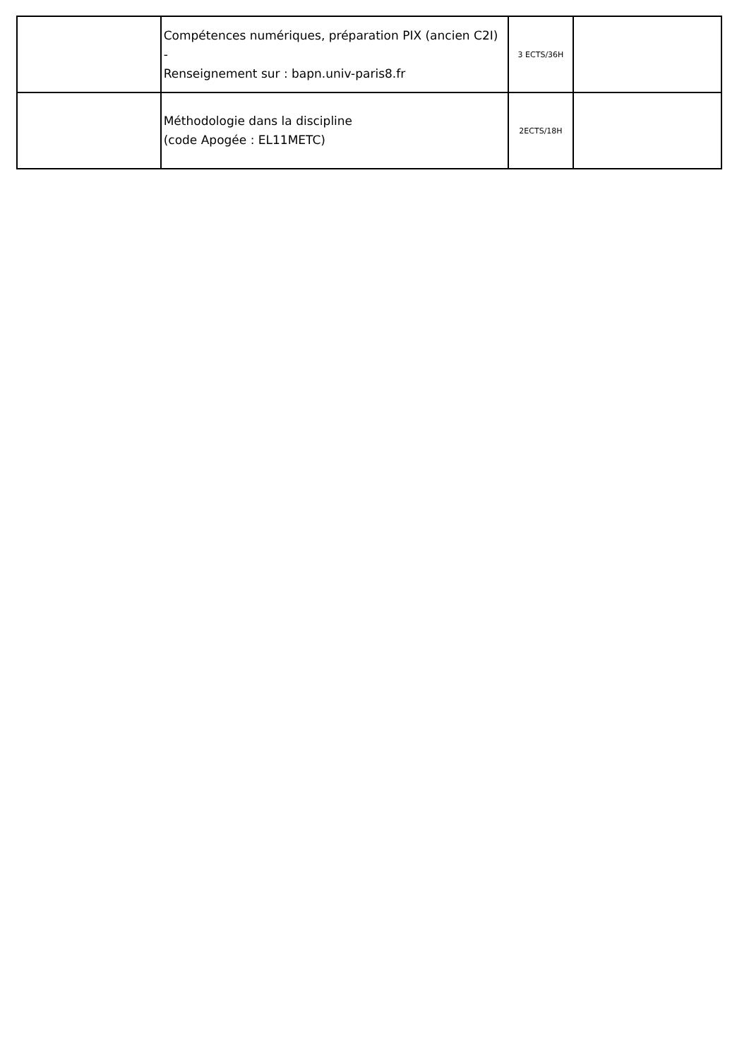| | Compétences numériques, préparation PIX (ancien C2I) - Renseignement sur : bapn.univ-paris8.fr | 3 ECTS/36H | |
| | Méthodologie dans la discipline (code Apogée : EL11METC) | 2ECTS/18H | |